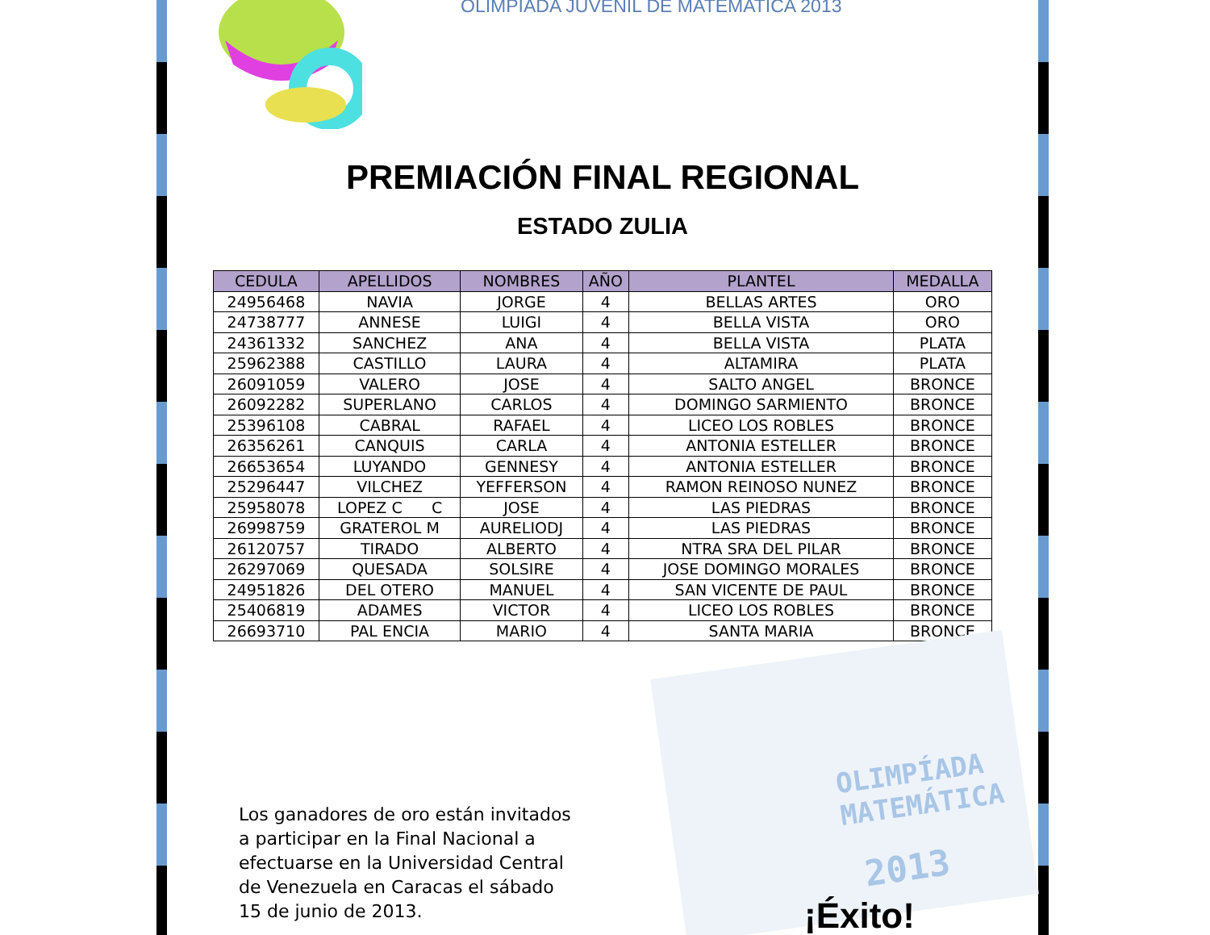OLIMPIADA JUVENIL DE MATEMATICA 2013
PREMIACIÓN FINAL REGIONAL
ESTADO ZULIA
OLIMPÍADA
MATEMÁTICA
2013
| CEDULA | APELLIDOS | NOMBRES | AÑO | PLANTEL | MEDALLA |
| --- | --- | --- | --- | --- | --- |
| 24956468 | NAVIA | JORGE | 4 | BELLAS ARTES | ORO |
| 24738777 | ANNESE | LUIGI | 4 | BELLA VISTA | ORO |
| 24361332 | SANCHEZ | ANA | 4 | BELLA VISTA | PLATA |
| 25962388 | CASTILLO | LAURA | 4 | ALTAMIRA | PLATA |
| 26091059 | VALERO | JOSE | 4 | SALTO ANGEL | BRONCE |
| 26092282 | SUPERLANO | CARLOS | 4 | DOMINGO SARMIENTO | BRONCE |
| 25396108 | CABRAL | RAFAEL | 4 | LICEO LOS ROBLES | BRONCE |
| 26356261 | CANQUIS | CARLA | 4 | ANTONIA ESTELLER | BRONCE |
| 26653654 | LUYANDO | GENNESY | 4 | ANTONIA ESTELLER | BRONCE |
| 25296447 | VILCHEZ | YEFFERSON | 4 | RAMON REINOSO NUNEZ | BRONCE |
| 25958078 | LOPEZ C C | JOSE | 4 | LAS PIEDRAS | BRONCE |
| 26998759 | GRATEROL M | AURELIODJ | 4 | LAS PIEDRAS | BRONCE |
| 26120757 | TIRADO | ALBERTO | 4 | NTRA SRA DEL PILAR | BRONCE |
| 26297069 | QUESADA | SOLSIRE | 4 | JOSE DOMINGO MORALES | BRONCE |
| 24951826 | DEL OTERO | MANUEL | 4 | SAN VICENTE DE PAUL | BRONCE |
| 25406819 | ADAMES | VICTOR | 4 | LICEO LOS ROBLES | BRONCE |
| 26693710 | PAL ENCIA | MARIO | 4 | SANTA MARIA | BRONCE |
Los ganadores de oro están invitados a participar en la Final Nacional a efectuarse en la Universidad Central de Venezuela en Caracas el sábado 15 de junio de 2013.
¡Éxito!